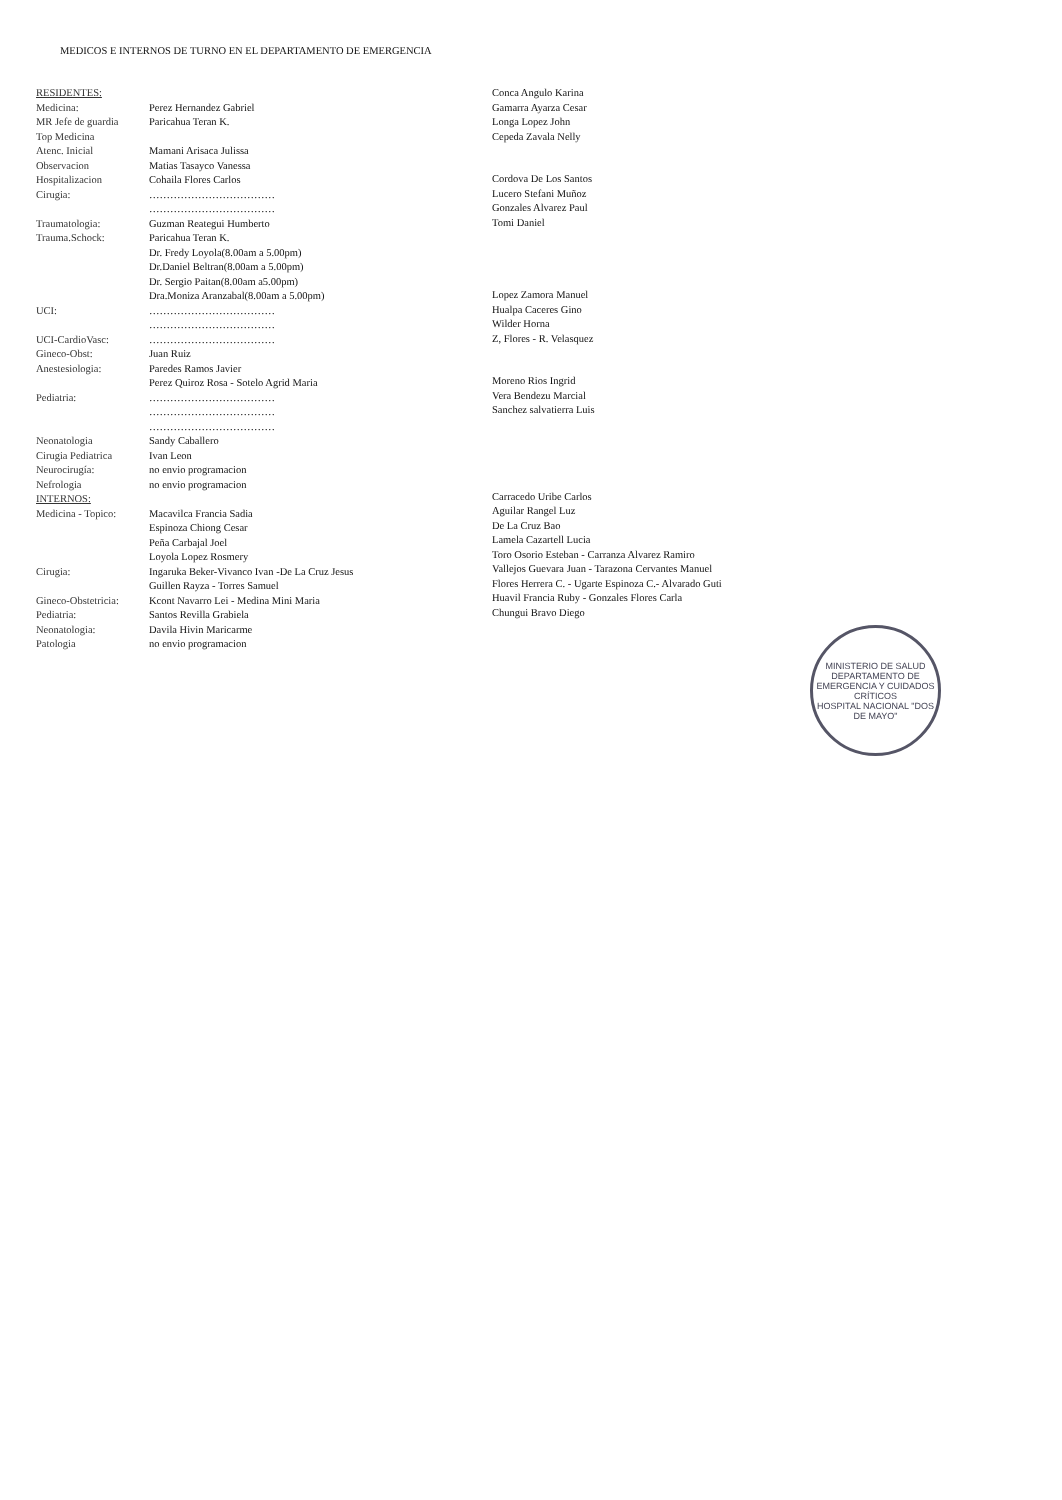MEDICOS E INTERNOS DE TURNO EN EL DEPARTAMENTO DE EMERGENCIA
RESIDENTES:
Medicina: Perez Hernandez Gabriel
MR Jefe de guardia Paricahua Teran K.
Top Medicina
Atenc. Inicial Mamani Arisaca Julissa
Observacion Matias Tasayco Vanessa
Hospitalizacion Cohaila Flores Carlos
Cirugia: ………………………………
………………………………
Traumatologia: Guzman Reategui Humberto
Trauma.Schock: Paricahua Teran K.
Dr. Fredy Loyola(8.00am a 5.00pm)
Dr.Daniel Beltran(8.00am a 5.00pm)
Dr. Sergio Paitan(8.00am a5.00pm)
Dra.Moniza Aranzabal(8.00am a 5.00pm)
UCI: ………………………………
………………………………
UCI-CardioVasc: ………………………………
Gineco-Obst: Juan Ruiz
Anestesiologia: Paredes Ramos Javier
Perez Quiroz Rosa - Sotelo Agrid Maria
Pediatria: ………………………………
………………………………
………………………………
Neonatologia Sandy Caballero
Cirugia Pediatrica Ivan Leon
Neurocirugía: no envio programacion
Nefrologia no envio programacion
INTERNOS:
Medicina - Topico: Macavilca Francia Sadia
Espinoza Chiong Cesar
Peña Carbajal Joel
Loyola Lopez Rosmery
Cirugia: Ingaruka Beker-Vivanco Ivan -De La Cruz Jesus
Guillen Rayza - Torres Samuel
Gineco-Obstetricia: Kcont Navarro Lei - Medina Mini Maria
Pediatria: Santos Revilla Grabiela
Neonatologia: Davila Hivin Maricarme
Patologia no envio programacion
Conca Angulo Karina
Gamarra Ayarza Cesar
Longa Lopez John
Cepeda Zavala Nelly
Cordova De Los Santos
Lucero Stefani Muñoz
Gonzales Alvarez Paul
Tomi Daniel
Lopez Zamora Manuel
Hualpa Caceres Gino
Wilder Horna
Z, Flores - R. Velasquez
Moreno Rios Ingrid
Vera Bendezu Marcial
Sanchez salvatierra Luis
Carracedo Uribe Carlos
Aguilar Rangel Luz
De La Cruz Bao
Lamela Cazartell Lucia
Toro Osorio Esteban - Carranza Alvarez Ramiro
Vallejos Guevara Juan - Tarazona Cervantes Manuel
Flores Herrera C. - Ugarte Espinoza C.- Alvarado Guti
Huavil Francia Ruby - Gonzales Flores Carla
Chungui Bravo Diego
MINISTERIO DE SALUD
DEPARTAMENTO DE EMERGENCIA Y CUIDADOS CRÍTICOS
HOSPITAL NACIONAL "DOS DE MAYO"